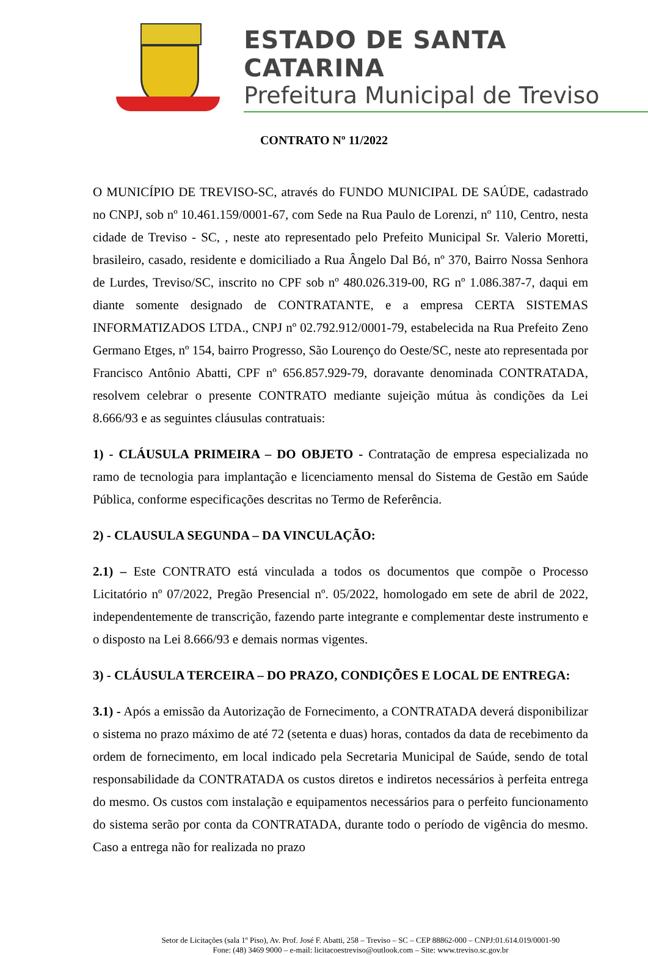ESTADO DE SANTA CATARINA
Prefeitura Municipal de Treviso
CONTRATO Nº 11/2022
O MUNICÍPIO DE TREVISO-SC, através do FUNDO MUNICIPAL DE SAÚDE, cadastrado no CNPJ, sob nº 10.461.159/0001-67, com Sede na Rua Paulo de Lorenzi, nº 110, Centro, nesta cidade de Treviso - SC, , neste ato representado pelo Prefeito Municipal Sr. Valerio Moretti, brasileiro, casado, residente e domiciliado a Rua Ângelo Dal Bó, nº 370, Bairro Nossa Senhora de Lurdes, Treviso/SC, inscrito no CPF sob nº 480.026.319-00, RG nº 1.086.387-7, daqui em diante somente designado de CONTRATANTE, e a empresa CERTA SISTEMAS INFORMATIZADOS LTDA., CNPJ nº 02.792.912/0001-79, estabelecida na Rua Prefeito Zeno Germano Etges, nº 154, bairro Progresso, São Lourenço do Oeste/SC, neste ato representada por Francisco Antônio Abatti, CPF nº 656.857.929-79, doravante denominada CONTRATADA, resolvem celebrar o presente CONTRATO mediante sujeição mútua às condições da Lei 8.666/93 e as seguintes cláusulas contratuais:
1) - CLÁUSULA PRIMEIRA – DO OBJETO - Contratação de empresa especializada no ramo de tecnologia para implantação e licenciamento mensal do Sistema de Gestão em Saúde Pública, conforme especificações descritas no Termo de Referência.
2) - CLAUSULA SEGUNDA – DA VINCULAÇÃO:
2.1) – Este CONTRATO está vinculada a todos os documentos que compõe o Processo Licitatório nº 07/2022, Pregão Presencial nº. 05/2022, homologado em sete de abril de 2022, independentemente de transcrição, fazendo parte integrante e complementar deste instrumento e o disposto na Lei 8.666/93 e demais normas vigentes.
3) - CLÁUSULA TERCEIRA – DO PRAZO, CONDIÇÕES E LOCAL DE ENTREGA:
3.1) - Após a emissão da Autorização de Fornecimento, a CONTRATADA deverá disponibilizar o sistema no prazo máximo de até 72 (setenta e duas) horas, contados da data de recebimento da ordem de fornecimento, em local indicado pela Secretaria Municipal de Saúde, sendo de total responsabilidade da CONTRATADA os custos diretos e indiretos necessários à perfeita entrega do mesmo. Os custos com instalação e equipamentos necessários para o perfeito funcionamento do sistema serão por conta da CONTRATADA, durante todo o período de vigência do mesmo. Caso a entrega não for realizada no prazo
Setor de Licitações (sala 1º Piso), Av. Prof. José F. Abatti, 258 – Treviso – SC – CEP 88862-000 – CNPJ:01.614.019/0001-90
Fone: (48) 3469 9000 – e-mail: licitacoestreviso@outlook.com – Site: www.treviso.sc.gov.br